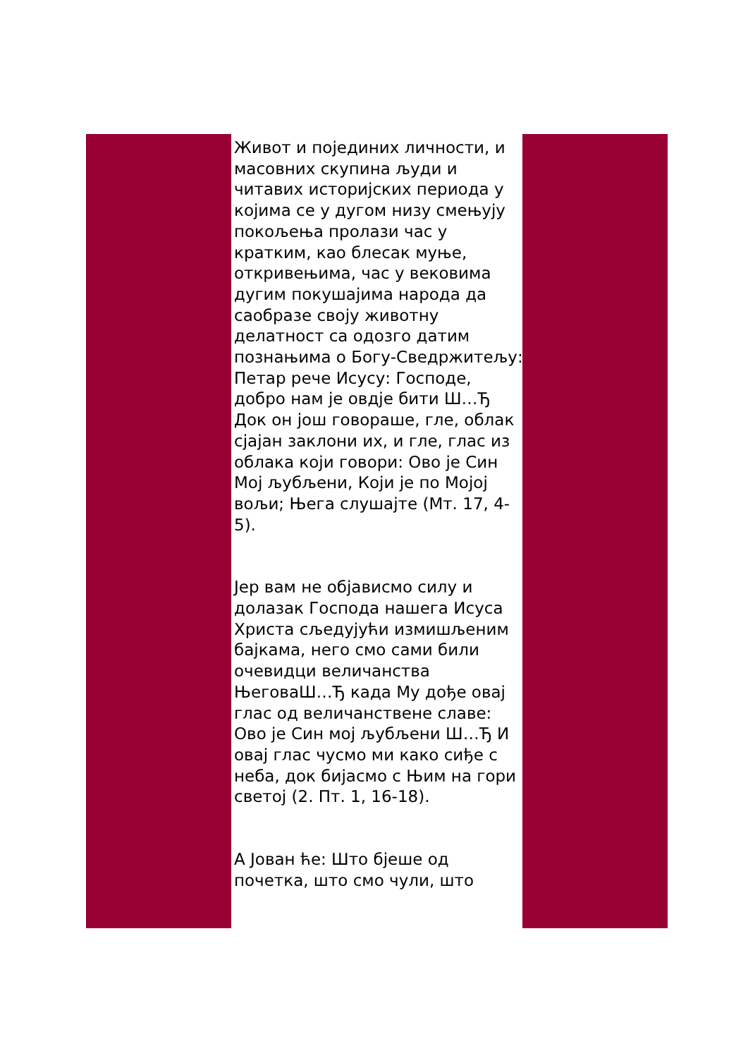Живот и појединих личности, и масовних скупина људи и читавих историјских периода у којима се у дугом низу смењују покољења пролази час у кратким, као блесак муње, откривењима, час у вековима дугим покушајима народа да саобразе своју животну делатност са одозго датим познањима о Богу-Сведржитељу: Петар рече Исусу: Господе, добро нам је овдје бити Ш…Ђ Док он још говораше, гле, облак сјајан заклони их, и гле, глас из облака који говори: Ово је Син Мој љубљени, Који је по Мојој вољи; Њега слушајте (Мт. 17, 4-5).
Јер вам не објависмо силу и долазак Господа нашега Исуса Христа сљедујући измишљеним бајкама, него смо сами били очевидци величанства ЊеговаШ…Ђ када Му дође овај глас од величанствене славе: Ово је Син мој љубљени Ш…Ђ И овај глас чусмо ми како сиђе с неба, док бијасмо с Њим на гори светој (2. Пт. 1, 16-18).
А Јован ће: Што бјеше од почетка, што смо чули, што